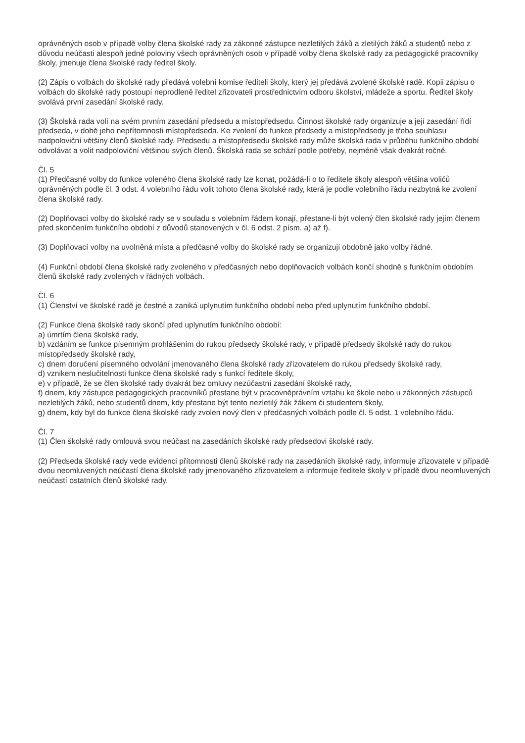oprávněných osob v případě volby člena školské rady za zákonné zástupce nezletilých žáků a zletilých žáků a studentů nebo z důvodu neúčasti alespoň jedné poloviny všech oprávněných osob v případě volby člena školské rady za pedagogické pracovníky školy, jmenuje člena školské rady ředitel školy.
(2) Zápis o volbách do školské rady předává volební komise řediteli školy, který jej předává zvolené školské radě. Kopii zápisu o volbách do školské rady postoupí neprodleně ředitel zřizovateli prostřednictvím odboru školství, mládeže a sportu. Ředitel školy svolává první zasedání školské rady.
(3) Školská rada volí na svém prvním zasedání předsedu a místopředsedu. Činnost školské rady organizuje a její zasedání řídí předseda, v době jeho nepřítomnosti místopředseda. Ke zvolení do funkce předsedy a místopředsedy je třeba souhlasu nadpoloviční většiny členů školské rady. Předsedu a místopředsedu školské rady může školská rada v průběhu funkčního období odvolávat a volit nadpoloviční většinou svých členů. Školská rada se schází podle potřeby, nejméně však dvakrát ročně.
Čl. 5
(1) Předčasné volby do funkce voleného člena školské rady lze konat, požádá-li o to ředitele školy alespoň většina voličů oprávněných podle čl. 3 odst. 4 volebního řádu volit tohoto člena školské rady, která je podle volebního řádu nezbytná ke zvolení člena školské rady.
(2) Doplňovací volby do školské rady se v souladu s volebním řádem konají, přestane-li být volený člen školské rady jejím členem před skončením funkčního období z důvodů stanovených v čl. 6 odst. 2 písm. a) až f).
(3) Doplňovací volby na uvolněná místa a předčasné volby do školské rady se organizují obdobně jako volby řádné.
(4) Funkční období člena školské rady zvoleného v předčasných nebo doplňovacích volbách končí shodně s funkčním obdobím členů školské rady zvolených v řádných volbách.
Čl. 6
(1) Členství ve školské radě je čestné a zaniká uplynutím funkčního období nebo před uplynutím funkčního období.
(2) Funkce člena školské rady skončí před uplynutím funkčního období:
a) úmrtím člena školské rady,
b) vzdáním se funkce písemným prohlášením do rukou předsedy školské rady, v případě předsedy školské rady do rukou místopředsedy školské rady,
c) dnem doručení písemného odvolání jmenovaného člena školské rady zřizovatelem do rukou předsedy školské rady,
d) vznikem neslučitelnosti funkce člena školské rady s funkcí ředitele školy,
e) v případě, že se člen školské rady dvakrát bez omluvy nezúčastní zasedání školské rady,
f) dnem, kdy zástupce pedagogických pracovníků přestane být v pracovněprávním vztahu ke škole nebo u zákonných zástupců nezletilých žáků, nebo studentů dnem, kdy přestane být tento nezletilý žák žákem či studentem školy,
g) dnem, kdy byl do funkce člena školské rady zvolen nový člen v předčasných volbách podle čl. 5 odst. 1 volebního řádu.
Čl. 7
(1) Člen školské rady omlouvá svou neúčast na zasedáních školské rady předsedovi školské rady.
(2) Předseda školské rady vede evidenci přítomnosti členů školské rady na zasedáních školské rady, informuje zřizovatele v případě dvou neomluvených neúčastí člena školské rady jmenovaného zřizovatelem a informuje ředitele školy v případě dvou neomluvených neúčastí ostatních členů školské rady.